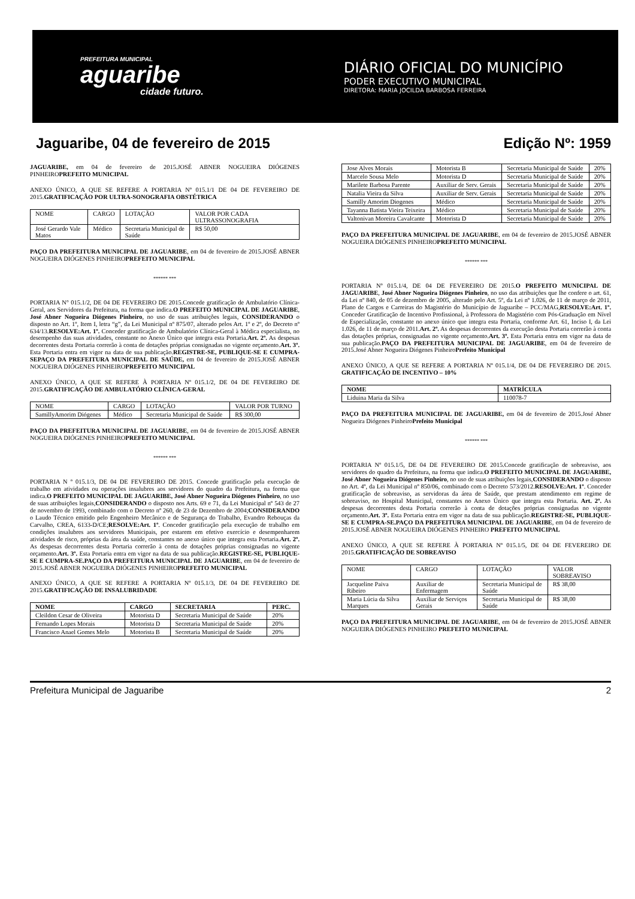PREFEITURA MUNICIPAL
aguaribe
cidade futuro.
DIÁRIO OFICIAL DO MUNICÍPIO
PODER EXECUTIVO MUNICIPAL
DIRETORA: MARIA JOCILDA BARBOSA FERREIRA
Jaguaribe, 04 de fevereiro de 2015 Edição Nº: 1959
JAGUARIBE, em 04 de fevereiro de 2015.JOSÉ ABNER NOGUEIRA DIÓGENES PINHEIROPREFEITO MUNICIPAL
ANEXO ÚNICO, A QUE SE REFERE A PORTARIA Nº 015.1/1 DE 04 DE FEVEREIRO DE 2015.GRATIFICAÇÃO POR ULTRA-SONOGRAFIA OBSTÉTRICA
| NOME | CARGO | LOTAÇÃO | VALOR POR CADA ULTRASSONOGRAFIA |
| José Gerardo Vale Matos | Médico | Secretaria Municipal de Saúde | R$ 50,00 |
PAÇO DA PREFEITURA MUNICIPAL DE JAGUARIBE, em 04 de fevereiro de 2015.JOSÉ ABNER NOGUEIRA DIÓGENES PINHEIROPREFEITO MUNICIPAL
****** ***
PORTARIA N° 015.1/2, DE 04 DE FEVEREIRO DE 2015.Concede gratificação de Ambulatório Clínica-Geral, aos Servidores da Prefeitura, na forma que indica.O PREFEITO MUNICIPAL DE JAGUARIBE, José Abner Nogueira Diógenes Pinheiro, no uso de suas atribuições legais, CONSIDERANDO o disposto no Art. 1º, Item I, letra “g”, da Lei Municipal nº 875/07, alterado pelos Art. 1º e 2º, do Decreto nº 634/13.RESOLVE:Art. 1º. Conceder gratificação de Ambulatório Clínica-Geral à Médica especialista, no desempenho das suas atividades, constante no Anexo Único que integra esta Portaria.Art. 2º. As despesas decorrentes desta Portaria correrão à conta de dotações próprias consignadas no vigente orçamento.Art. 3º. Esta Portaria entra em vigor na data de sua publicação.REGISTRE-SE, PUBLIQUE-SE E CUMPRA-SEPAÇO DA PREFEITURA MUNICIPAL DE SAÚDE, em 04 de fevereiro de 2015.JOSÉ ABNER NOGUEIRA DIÓGENES PINHEIROPREFEITO MUNICIPAL
ANEXO ÚNICO, A QUE SE REFERE À PORTARIA Nº 015.1/2, DE 04 DE FEVEREIRO DE 2015.GRATIFICAÇÃO DE AMBULATÓRIO CLÍNICA-GERAL
| NOME | CARGO | LOTAÇÃO | VALOR POR TURNO |
| SamillyAmorim Diógenes | Médico | Secretaria Municipal de Saúde | R$ 300,00 |
PAÇO DA PREFEITURA MUNICIPAL DE JAGUARIBE, em 04 de fevereiro de 2015.JOSÉ ABNER NOGUEIRA DIÓGENES PINHEIROPREFEITO MUNICIPAL
****** ***
PORTARIA N º 015.1/3, DE 04 DE FEVEREIRO DE 2015. Concede gratificação pela execução de trabalho em atividades ou operações insalubres aos servidores do quadro da Prefeitura, na forma que indica.O PREFEITO MUNICIPAL DE JAGUARIBE, José Abner Nogueira Diógenes Pinheiro, no uso de suas atribuições legais,CONSIDERANDO o disposto nos Arts. 69 e 71, da Lei Municipal nº 543 de 27 de novembro de 1993, combinado com o Decreto nº 260, de 23 de Dezembro de 2004;CONSIDERANDO o Laudo Técnico emitido pelo Engenheiro Mecânico e de Segurança do Trabalho, Evandro Rebouças da Carvalho, CREA, 6133-D/CE;RESOLVE:Art. 1º. Conceder gratificação pela execução de trabalho em condições insalubres aos servidores Municipais, por estarem em efetivo exercício e desempenharem atividades de risco, próprias da área da saúde, constantes no anexo único que integra esta Portaria.Art. 2º. As despesas decorrentes desta Portaria correrão à conta de dotações próprias consignadas no vigente orçamento.Art. 3º. Esta Portaria entra em vigor na data de sua publicação.REGISTRE-SE, PUBLIQUE-SE E CUMPRA-SE.PAÇO DA PREFEITURA MUNICIPAL DE JAGUARIBE, em 04 de fevereiro de 2015.JOSÉ ABNER NOGUEIRA DIÓGENES PINHEIROPREFEITO MUNICIPAL
ANEXO ÚNICO, A QUE SE REFERE A PORTARIA Nº 015.1/3, DE 04 DE FEVEREIRO DE 2015.GRATIFICAÇÃO DE INSALUBRIDADE
| NOME | CARGO | SECRETARIA | PERC. |
| --- | --- | --- | --- |
| Cleildon Cesar de Oliveira | Motorista D | Secretaria Municipal de Saúde | 20% |
| Fernando Lopes Morais | Motorista D | Secretaria Municipal de Saúde | 20% |
| Francisco Anael Gomes Melo | Motorista B | Secretaria Municipal de Saúde | 20% |
| Jose Alves Morais | Motorista B | Secretaria Municipal de Saúde | 20% |
| Marcelo Sousa Melo | Motorista D | Secretaria Municipal de Saúde | 20% |
| Marilete Barbosa Parente | Auxiliar de Serv. Gerais | Secretaria Municipal de Saúde | 20% |
| Natalia Vieira da Silva | Auxiliar de Serv. Gerais | Secretaria Municipal de Saúde | 20% |
| Samilly Amorim Diogenes | Médico | Secretaria Municipal de Saúde | 20% |
| Tayanna Batista Vieira Teixeira | Médico | Secretaria Municipal de Saúde | 20% |
| Valtonivan Moreira Cavalcante | Motorista D | Secretaria Municipal de Saúde | 20% |
PAÇO DA PREFEITURA MUNICIPAL DE JAGUARIBE, em 04 de fevereiro de 2015.JOSÉ ABNER NOGUEIRA DIÓGENES PINHEIROPREFEITO MUNICIPAL
****** ***
PORTARIA Nº 015.1/4, DE 04 DE FEVEREIRO DE 2015.O PREFEITO MUNICIPAL DE JAGUARIBE, José Abner Nogueira Diógenes Pinheiro, no uso das atribuições que lhe confere o art. 61, da Lei nº 840, de 05 de dezembro de 2005, alterado pelo Art. 5º, da Lei nº 1.026, de 11 de março de 2011, Plano de Cargos e Carreiras do Magistério do Município de Jaguaribe – PCC/MAG,RESOLVE:Art. 1º. Conceder Gratificação de Incentivo Profissional, à Professora do Magistério com Pós-Graduação em Nível de Especialização, constante no anexo único que integra esta Portaria, conforme Art. 61, Inciso I, da Lei 1.026, de 11 de março de 2011.Art. 2º. As despesas decorrentes da execução desta Portaria correrão à conta das dotações próprias, consignadas no vigente orçamento.Art. 3º. Esta Portaria entra em vigor na data de sua publicação.PAÇO DA PREFEITURA MUNICIPAL DE JAGUARIBE, em 04 de fevereiro de 2015.José Abner Nogueira Diógenes PinheiroPrefeito Municipal
ANEXO ÚNICO, A QUE SE REFERE A PORTARIA Nº 015.1/4, DE 04 DE FEVEREIRO DE 2015. GRATIFICAÇÃO DE INCENTIVO – 10%
| NOME | MATRÍCULA |
| --- | --- |
| Liduina Maria da Silva | 110078-7 |
PAÇO DA PREFEITURA MUNICIPAL DE JAGUARIBE, em 04 de fevereiro de 2015.José Abner Nogueira Diógenes PinheiroPrefeito Municipal
****** ***
PORTARIA Nº 015.1/5, DE 04 DE FEVEREIRO DE 2015.Concede gratificação de sobreaviso, aos servidores do quadro da Prefeitura, na forma que indica.O PREFEITO MUNICIPAL DE JAGUARIBE, José Abner Nogueira Diógenes Pinheiro, no uso de suas atribuições legais,CONSIDERANDO o disposto no Art. 4º, da Lei Municipal nº 850/06, combinado com o Decreto 573/2012.RESOLVE:Art. 1º. Conceder gratificação de sobreaviso, as servidoras da área de Saúde, que prestam atendimento em regime de sobreaviso, no Hospital Municipal, constantes no Anexo Único que integra esta Portaria. Art. 2º. As despesas decorrentes desta Portaria correrão à conta de dotações próprias consignadas no vigente orçamento.Art. 3º. Esta Portaria entra em vigor na data de sua publicação.REGISTRE-SE, PUBLIQUE-SE E CUMPRA-SE.PAÇO DA PREFEITURA MUNICIPAL DE JAGUARIBE, em 04 de fevereiro de 2015.JOSÉ ABNER NOGUEIRA DIÓGENES PINHEIRO PREFEITO MUNICIPAL
ANEXO ÚNICO, A QUE SE REFERE À PORTARIA Nº 015.1/5, DE 04 DE FEVEREIRO DE 2015.GRATIFICAÇÃO DE SOBREAVISO
| NOME | CARGO | LOTAÇÃO | VALOR SOBREAVISO |
| Jacqueline Paiva Ribeiro | Auxiliar de Enfermagem | Secretaria Municipal de Saúde | R$ 38,00 |
| Maria Lúcia da Silva Marques | Auxiliar de Serviços Gerais | Secretaria Municipal de Saúde | R$ 38,00 |
PAÇO DA PREFEITURA MUNICIPAL DE JAGUARIBE, em 04 de fevereiro de 2015.JOSÉ ABNER NOGUEIRA DIÓGENES PINHEIRO PREFEITO MUNICIPAL
Prefeitura Municipal de Jaguaribe 2